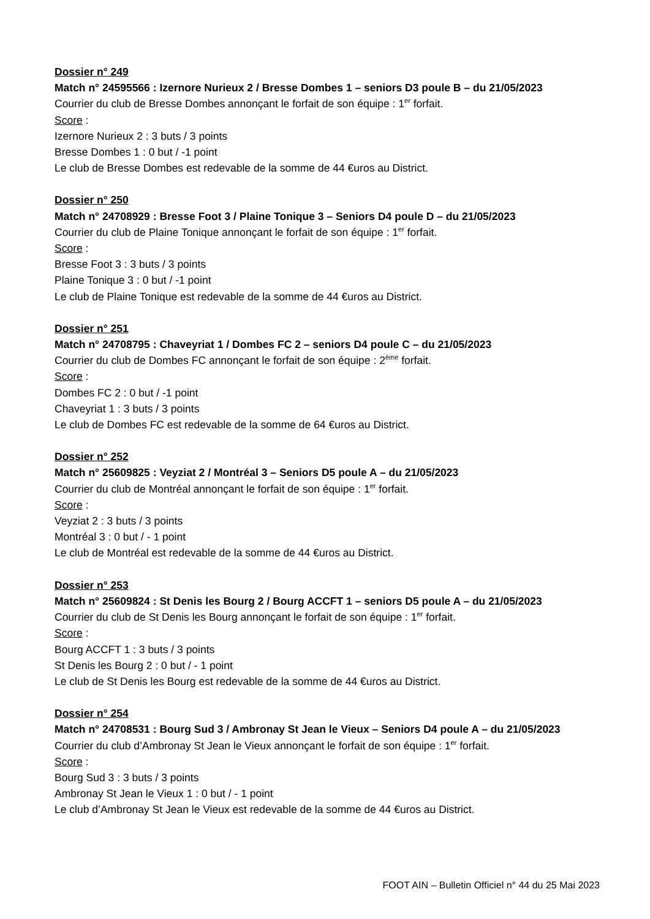Dossier n° 249
Match n° 24595566 : Izernore Nurieux 2 / Bresse Dombes 1 – seniors D3 poule B – du 21/05/2023
Courrier du club de Bresse Dombes annonçant le forfait de son équipe : 1<sup>er</sup> forfait.
Score :
Izernore Nurieux 2 : 3 buts / 3 points
Bresse Dombes 1 : 0 but / -1 point
Le club de Bresse Dombes est redevable de la somme de 44 €uros au District.
Dossier n° 250
Match n° 24708929 : Bresse Foot 3 / Plaine Tonique 3 – Seniors D4 poule D – du 21/05/2023
Courrier du club de Plaine Tonique annonçant le forfait de son équipe : 1<sup>er</sup> forfait.
Score :
Bresse Foot 3 : 3 buts / 3 points
Plaine Tonique 3 : 0 but / -1 point
Le club de Plaine Tonique est redevable de la somme de 44 €uros au District.
Dossier n° 251
Match n° 24708795 : Chaveyriat 1 / Dombes FC 2 – seniors D4 poule C – du 21/05/2023
Courrier du club de Dombes FC annonçant le forfait de son équipe : 2<sup>ème</sup> forfait.
Score :
Dombes FC 2 : 0 but / -1 point
Chaveyriat 1 : 3 buts / 3 points
Le club de Dombes FC est redevable de la somme de 64 €uros au District.
Dossier n° 252
Match n° 25609825 : Veyziat 2 / Montréal 3 – Seniors D5 poule A – du 21/05/2023
Courrier du club de Montréal annonçant le forfait de son équipe : 1<sup>er</sup> forfait.
Score :
Veyziat 2 : 3 buts / 3 points
Montréal 3 : 0 but / - 1 point
Le club de Montréal est redevable de la somme de 44 €uros au District.
Dossier n° 253
Match n° 25609824 : St Denis les Bourg 2 / Bourg ACCFT 1 – seniors D5 poule A – du 21/05/2023
Courrier du club de St Denis les Bourg annonçant le forfait de son équipe : 1<sup>er</sup> forfait.
Score :
Bourg ACCFT 1 : 3 buts / 3 points
St Denis les Bourg 2 : 0 but / - 1 point
Le club de St Denis les Bourg est redevable de la somme de 44 €uros au District.
Dossier n° 254
Match n° 24708531 : Bourg Sud 3 / Ambronay St Jean le Vieux – Seniors D4 poule A – du 21/05/2023
Courrier du club d’Ambronay St Jean le Vieux annonçant le forfait de son équipe : 1<sup>er</sup> forfait.
Score :
Bourg Sud 3 : 3 buts / 3 points
Ambronay St Jean le Vieux 1 : 0 but / - 1 point
Le club d’Ambronay St Jean le Vieux est redevable de la somme de 44 €uros au District.
FOOT AIN – Bulletin Officiel n° 44 du 25 Mai 2023